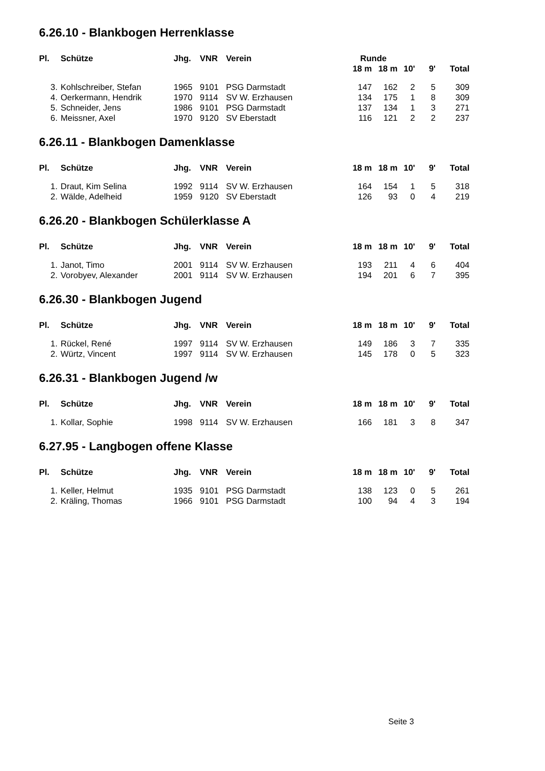6.26.10 - Blankbogen Herrenklasse
| Pl. | Schütze | Jhg. | VNR | Verein | Runde | | | | |
| --- | --- | --- | --- | --- | --- | --- | --- | --- | --- |
| | | | | | 18 m | 18 m | 10' | 9' | Total |
| 3. | Kohlschreiber, Stefan | 1965 | 9101 | PSG Darmstadt | 147 | 162 | 2 | 5 | 309 |
| 4. | Oerkermann, Hendrik | 1970 | 9114 | SV W. Erzhausen | 134 | 175 | 1 | 8 | 309 |
| 5. | Schneider, Jens | 1986 | 9101 | PSG Darmstadt | 137 | 134 | 1 | 3 | 271 |
| 6. | Meissner, Axel | 1970 | 9120 | SV Eberstadt | 116 | 121 | 2 | 2 | 237 |
6.26.11 - Blankbogen Damenklasse
| Pl. | Schütze | Jhg. | VNR | Verein | 18 m | 18 m | 10' | 9' | Total |
| --- | --- | --- | --- | --- | --- | --- | --- | --- | --- |
| 1. | Draut, Kim Selina | 1992 | 9114 | SV W. Erzhausen | 164 | 154 | 1 | 5 | 318 |
| 2. | Wälde, Adelheid | 1959 | 9120 | SV Eberstadt | 126 | 93 | 0 | 4 | 219 |
6.26.20 - Blankbogen Schülerklasse A
| Pl. | Schütze | Jhg. | VNR | Verein | 18 m | 18 m | 10' | 9' | Total |
| --- | --- | --- | --- | --- | --- | --- | --- | --- | --- |
| 1. | Janot, Timo | 2001 | 9114 | SV W. Erzhausen | 193 | 211 | 4 | 6 | 404 |
| 2. | Vorobyev, Alexander | 2001 | 9114 | SV W. Erzhausen | 194 | 201 | 6 | 7 | 395 |
6.26.30 - Blankbogen Jugend
| Pl. | Schütze | Jhg. | VNR | Verein | 18 m | 18 m | 10' | 9' | Total |
| --- | --- | --- | --- | --- | --- | --- | --- | --- | --- |
| 1. | Rückel, René | 1997 | 9114 | SV W. Erzhausen | 149 | 186 | 3 | 7 | 335 |
| 2. | Würtz, Vincent | 1997 | 9114 | SV W. Erzhausen | 145 | 178 | 0 | 5 | 323 |
6.26.31 - Blankbogen Jugend /w
| Pl. | Schütze | Jhg. | VNR | Verein | 18 m | 18 m | 10' | 9' | Total |
| --- | --- | --- | --- | --- | --- | --- | --- | --- | --- |
| 1. | Kollar, Sophie | 1998 | 9114 | SV W. Erzhausen | 166 | 181 | 3 | 8 | 347 |
6.27.95 - Langbogen offene Klasse
| Pl. | Schütze | Jhg. | VNR | Verein | 18 m | 18 m | 10' | 9' | Total |
| --- | --- | --- | --- | --- | --- | --- | --- | --- | --- |
| 1. | Keller, Helmut | 1935 | 9101 | PSG Darmstadt | 138 | 123 | 0 | 5 | 261 |
| 2. | Kräling, Thomas | 1966 | 9101 | PSG Darmstadt | 100 | 94 | 4 | 3 | 194 |
Seite 3